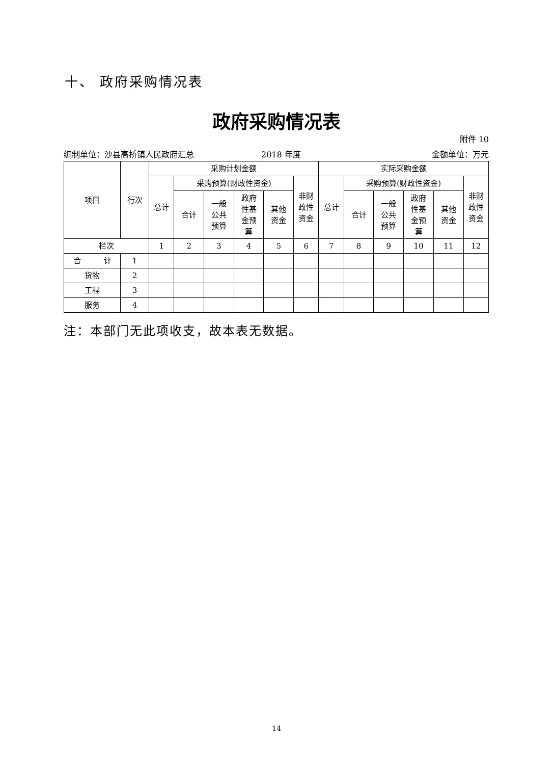十、 政府采购情况表
政府采购情况表
附件 10
编制单位：沙县高桥镇人民政府汇总 2018 年度 金额单位：万元
| 项目 | 行次 | 采购计划金额 | | | | | | 实际采购金额 | | | | | |
| --- | --- | --- | --- | --- | --- | --- | --- | --- | --- | --- | --- | --- | --- |
| | | 总计 | 采购预算(财政性资金) | | | | 非财 政性 资金 | 总计 | 采购预算(财政性资金) | | | | 非财 政性 资金 |
| | | | 合计 | 一般 公共 预算 | 政府 性基 金预 算 | 其他 资金 | | | 合计 | 一般 公共 预算 | 政府 性基 金预 算 | 其他 资金 | |
| 栏次 | | 1 | 2 | 3 | 4 | 5 | 6 | 7 | 8 | 9 | 10 | 11 | 12 |
| 合 计 | 1 | | | | | | | | | | | | |
| 货物 | 2 | | | | | | | | | | | | |
| 工程 | 3 | | | | | | | | | | | | |
| 服务 | 4 | | | | | | | | | | | | |
注：本部门无此项收支，故本表无数据。
14